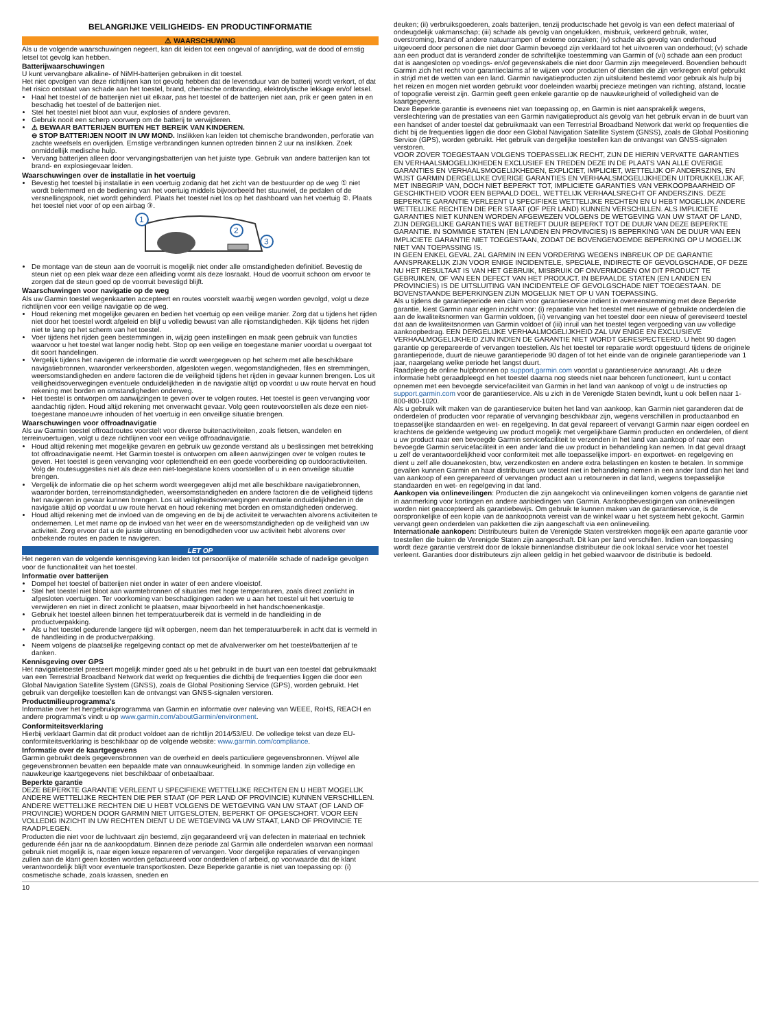BELANGRIJKE VEILIGHEIDS- EN PRODUCTINFORMATIE
⚠ WAARSCHUWING
Als u de volgende waarschuwingen negeert, kan dit leiden tot een ongeval of aanrijding, wat de dood of ernstig letsel tot gevolg kan hebben.
Batterijwaarschuwingen
U kunt vervangbare alkaline- of NiMH-batterijen gebruiken in dit toestel.
Het niet opvolgen van deze richtlijnen kan tot gevolg hebben dat de levensduur van de batterij wordt verkort, of dat het risico ontstaat van schade aan het toestel, brand, chemische ontbranding, elektrolytische lekkage en/of letsel.
Haal het toestel of de batterijen niet uit elkaar, pas het toestel of de batterijen niet aan, prik er geen gaten in en beschadig het toestel of de batterijen niet.
Stel het toestel niet bloot aan vuur, explosies of andere gevaren.
Gebruik nooit een scherp voorwerp om de batterij te verwijderen.
⚠ BEWAAR BATTERIJEN BUITEN HET BEREIK VAN KINDEREN.
⊖ STOP BATTERIJEN NOOIT IN UW MOND. Inslikken kan leiden tot chemische brandwonden, perforatie van zachte weefsels en overlijden. Ernstige verbrandingen kunnen optreden binnen 2 uur na inslikken. Zoek onmiddellijk medische hulp.
Vervang batterijen alleen door vervangingsbatterijen van het juiste type. Gebruik van andere batterijen kan tot brand- en explosiegevaar leiden.
Waarschuwingen over de installatie in het voertuig
Bevestig het toestel bij installatie in een voertuig zodanig dat het zicht van de bestuurder op de weg ① niet wordt belemmerd en de bediening van het voertuig middels bijvoorbeeld het stuurwiel, de pedalen of de versnellingspook, niet wordt gehinderd. Plaats het toestel niet los op het dashboard van het voertuig ②. Plaats het toestel niet voor of op een airbag ③.
1
2
3
De montage van de steun aan de voorruit is mogelijk niet onder alle omstandigheden definitief. Bevestig de steun niet op een plek waar deze een afleiding vormt als deze losraakt. Houd de voorruit schoon om ervoor te zorgen dat de steun goed op de voorruit bevestigd blijft.
Waarschuwingen voor navigatie op de weg
Als uw Garmin toestel wegenkaarten accepteert en routes voorstelt waarbij wegen worden gevolgd, volgt u deze richtlijnen voor een veilige navigatie op de weg.
Houd rekening met mogelijke gevaren en bedien het voertuig op een veilige manier. Zorg dat u tijdens het rijden niet door het toestel wordt afgeleid en blijf u volledig bewust van alle rijomstandigheden. Kijk tijdens het rijden niet te lang op het scherm van het toestel.
Voer tijdens het rijden geen bestemmingen in, wijzig geen instellingen en maak geen gebruik van functies waarvoor u het toestel wat langer nodig hebt. Stop op een veilige en toegestane manier voordat u overgaat tot dit soort handelingen.
Vergelijk tijdens het navigeren de informatie die wordt weergegeven op het scherm met alle beschikbare navigatiebronnen, waaronder verkeersborden, afgesloten wegen, wegomstandigheden, files en stremmingen, weersomstandigheden en andere factoren die de veiligheid tijdens het rijden in gevaar kunnen brengen. Los uit veiligheidsoverwegingen eventuele onduidelijkheden in de navigatie altijd op voordat u uw route hervat en houd rekening met borden en omstandigheden onderweg.
Het toestel is ontworpen om aanwijzingen te geven over te volgen routes. Het toestel is geen vervanging voor aandachtig rijden. Houd altijd rekening met onverwacht gevaar. Volg geen routevoorstellen als deze een niet-toegestane manoeuvre inhouden of het voertuig in een onveilige situatie brengen.
Waarschuwingen voor offroadnavigatie
Als uw Garmin toestel offroadroutes voorstelt voor diverse buitenactiviteiten, zoals fietsen, wandelen en terreinvoertuigen, volgt u deze richtlijnen voor een veilige offroadnavigatie.
Houd altijd rekening met mogelijke gevaren en gebruik uw gezonde verstand als u beslissingen met betrekking tot offroadnavigatie neemt. Het Garmin toestel is ontworpen om alleen aanwijzingen over te volgen routes te geven. Het toestel is geen vervanging voor oplettendheid en een goede voorbereiding op outdooractiviteiten. Volg de routesuggesties niet als deze een niet-toegestane koers voorstellen of u in een onveilige situatie brengen.
Vergelijk de informatie die op het scherm wordt weergegeven altijd met alle beschikbare navigatiebronnen, waaronder borden, terreinomstandigheden, weersomstandigheden en andere factoren die de veiligheid tijdens het navigeren in gevaar kunnen brengen. Los uit veiligheidsoverwegingen eventuele onduidelijkheden in de navigatie altijd op voordat u uw route hervat en houd rekening met borden en omstandigheden onderweg.
Houd altijd rekening met de invloed van de omgeving en de bij de activiteit te verwachten alvorens activiteiten te ondernemen. Let met name op de invloed van het weer en de weersomstandigheden op de veiligheid van uw activiteit. Zorg ervoor dat u de juiste uitrusting en benodigdheden voor uw activiteit hebt alvorens over onbekende routes en paden te navigeren.
LET OP
Het negeren van de volgende kennisgeving kan leiden tot persoonlijke of materiële schade of nadelige gevolgen voor de functionaliteit van het toestel.
Informatie over batterijen
Dompel het toestel of batterijen niet onder in water of een andere vloeistof.
Stel het toestel niet bloot aan warmtebronnen of situaties met hoge temperaturen, zoals direct zonlicht in afgesloten voertuigen. Ter voorkoming van beschadigingen raden we u aan het toestel uit het voertuig te verwijderen en niet in direct zonlicht te plaatsen, maar bijvoorbeeld in het handschoenenkastje.
Gebruik het toestel alleen binnen het temperatuurbereik dat is vermeld in de handleiding in de productverpakking.
Als u het toestel gedurende langere tijd wilt opbergen, neem dan het temperatuurbereik in acht dat is vermeld in de handleiding in de productverpakking.
Neem volgens de plaatselijke regelgeving contact op met de afvalverwerker om het toestel/batterijen af te danken.
Kennisgeving over GPS
Het navigatietoestel presteert mogelijk minder goed als u het gebruikt in de buurt van een toestel dat gebruikmaakt van een Terrestrial Broadband Network dat werkt op frequenties die dichtbij de frequenties liggen die door een Global Navigation Satellite System (GNSS), zoals de Global Positioning Service (GPS), worden gebruikt. Het gebruik van dergelijke toestellen kan de ontvangst van GNSS-signalen verstoren.
Productmilieuprogramma's
Informatie over het hergebruikprogramma van Garmin en informatie over naleving van WEEE, RoHS, REACH en andere programma's vindt u op www.garmin.com/aboutGarmin/environment.
Conformiteitsverklaring
Hierbij verklaart Garmin dat dit product voldoet aan de richtlijn 2014/53/EU. De volledige tekst van deze EU-conformiteitsverklaring is beschikbaar op de volgende website: www.garmin.com/compliance.
Informatie over de kaartgegevens
Garmin gebruikt deels gegevensbronnen van de overheid en deels particuliere gegevensbronnen. Vrijwel alle gegevensbronnen bevatten een bepaalde mate van onnauwkeurigheid. In sommige landen zijn volledige en nauwkeurige kaartgegevens niet beschikbaar of onbetaalbaar.
Beperkte garantie
DEZE BEPERKTE GARANTIE VERLEENT U SPECIFIEKE WETTELIJKE RECHTEN EN U HEBT MOGELIJK ANDERE WETTELIJKE RECHTEN DIE PER STAAT (OF PER LAND OF PROVINCIE) KUNNEN VERSCHILLEN. ANDERE WETTELIJKE RECHTEN DIE U HEBT VOLGENS DE WETGEVING VAN UW STAAT (OF LAND OF PROVINCIE) WORDEN DOOR GARMIN NIET UITGESLOTEN, BEPERKT OF OPGESCHORT. VOOR EEN VOLLEDIG INZICHT IN UW RECHTEN DIENT U DE WETGEVING VA UW STAAT, LAND OF PROVINCIE TE RAADPLEGEN.
Producten die niet voor de luchtvaart zijn bestemd, zijn gegarandeerd vrij van defecten in materiaal en techniek gedurende één jaar na de aankoopdatum. Binnen deze periode zal Garmin alle onderdelen waarvan een normaal gebruik niet mogelijk is, naar eigen keuze repareren of vervangen. Voor dergelijke reparaties of vervangingen zullen aan de klant geen kosten worden gefactureerd voor onderdelen of arbeid, op voorwaarde dat de klant verantwoordelijk blijft voor eventuele transportkosten. Deze Beperkte garantie is niet van toepassing op: (i) cosmetische schade, zoals krassen, sneden en
deuken; (ii) verbruiksgoederen, zoals batterijen, tenzij productschade het gevolg is van een defect materiaal of ondeugdelijk vakmanschap; (iii) schade als gevolg van ongelukken, misbruik, verkeerd gebruik, water, overstroming, brand of andere natuurrampen of externe oorzaken; (iv) schade als gevolg van onderhoud uitgevoerd door personen die niet door Garmin bevoegd zijn verklaard tot het uitvoeren van onderhoud; (v) schade aan een product dat is veranderd zonder de schriftelijke toestemming van Garmin of (vi) schade aan een product dat is aangesloten op voedings- en/of gegevenskabels die niet door Garmin zijn meegeleverd. Bovendien behoudt Garmin zich het recht voor garantieclaims af te wijzen voor producten of diensten die zijn verkregen en/of gebruikt in strijd met de wetten van een land. Garmin navigatieproducten zijn uitsluitend bestemd voor gebruik als hulp bij het reizen en mogen niet worden gebruikt voor doeleinden waarbij precieze metingen van richting, afstand, locatie of topografie vereist zijn. Garmin geeft geen enkele garantie op de nauwkeurigheid of volledigheid van de kaartgegevens.
Deze Beperkte garantie is eveneens niet van toepassing op, en Garmin is niet aansprakelijk wegens, verslechtering van de prestaties van een Garmin navigatieproduct als gevolg van het gebruik ervan in de buurt van een handset of ander toestel dat gebruikmaakt van een Terrestrial Broadband Network dat werkt op frequenties die dicht bij de frequenties liggen die door een Global Navigation Satellite System (GNSS), zoals de Global Positioning Service (GPS), worden gebruikt. Het gebruik van dergelijke toestellen kan de ontvangst van GNSS-signalen verstoren.
VOOR ZOVER TOEGESTAAN VOLGENS TOEPASSELIJK RECHT, ZIJN DE HIERIN VERVATTE GARANTIES EN VERHAALSMOGELIJKHEDEN EXCLUSIEF EN TREDEN DEZE IN DE PLAATS VAN ALLE OVERIGE GARANTIES EN VERHAALSMOGELIJKHEDEN, EXPLICIET, IMPLICIET, WETTELIJK OF ANDERSZINS, EN WIJST GARMIN DERGELIJKE OVERIGE GARANTIES EN VERHAALSMOGELIJKHEDEN UITDRUKKELIJK AF, MET INBEGRIP VAN, DOCH NIET BEPERKT TOT, IMPLICIETE GARANTIES VAN VERKOOPBAARHEID OF GESCHIKTHEID VOOR EEN BEPAALD DOEL, WETTELIJK VERHAALSRECHT OF ANDERSZINS. DEZE BEPERKTE GARANTIE VERLEENT U SPECIFIEKE WETTELIJKE RECHTEN EN U HEBT MOGELIJK ANDERE WETTELIJKE RECHTEN DIE PER STAAT (OF PER LAND) KUNNEN VERSCHILLEN. ALS IMPLICIETE GARANTIES NIET KUNNEN WORDEN AFGEWEZEN VOLGENS DE WETGEVING VAN UW STAAT OF LAND, ZIJN DERGELIJKE GARANTIES WAT BETREFT DUUR BEPERKT TOT DE DUUR VAN DEZE BEPERKTE GARANTIE. IN SOMMIGE STATEN (EN LANDEN EN PROVINCIES) IS BEPERKING VAN DE DUUR VAN EEN IMPLICIETE GARANTIE NIET TOEGESTAAN, ZODAT DE BOVENGENOEMDE BEPERKING OP U MOGELIJK NIET VAN TOEPASSING IS.
IN GEEN ENKEL GEVAL ZAL GARMIN IN EEN VORDERING WEGENS INBREUK OP DE GARANTIE AANSPRAKELIJK ZIJN VOOR ENIGE INCIDENTELE, SPECIALE, INDIRECTE OF GEVOLGSCHADE, OF DEZE NU HET RESULTAAT IS VAN HET GEBRUIK, MISBRUIK OF ONVERMOGEN OM DIT PRODUCT TE GEBRUIKEN, OF VAN EEN DEFECT VAN HET PRODUCT. IN BEPAALDE STATEN (EN LANDEN EN PROVINCIES) IS DE UITSLUITING VAN INCIDENTELE OF GEVOLGSCHADE NIET TOEGESTAAN. DE BOVENSTAANDE BEPERKINGEN ZIJN MOGELIJK NIET OP U VAN TOEPASSING.
Als u tijdens de garantieperiode een claim voor garantieservice indient in overeenstemming met deze Beperkte garantie, kiest Garmin naar eigen inzicht voor: (i) reparatie van het toestel met nieuwe of gebruikte onderdelen die aan de kwaliteitsnormen van Garmin voldoen, (ii) vervanging van het toestel door een nieuw of gereviseerd toestel dat aan de kwaliteitsnormen van Garmin voldoet of (iii) inruil van het toestel tegen vergoeding van uw volledige aankoopbedrag. EEN DERGELIJKE VERHAALMOGELIJKHEID ZAL UW ENIGE EN EXCLUSIEVE VERHAALMOGELIJKHEID ZIJN INDIEN DE GARANTIE NIET WORDT GERESPECTEERD. U hebt 90 dagen garantie op gerepareerde of vervangen toestellen. Als het toestel ter reparatie wordt opgestuurd tijdens de originele garantieperiode, duurt de nieuwe garantieperiode 90 dagen of tot het einde van de originele garantieperiode van 1 jaar, naargelang welke periode het langst duurt.
Raadpleeg de online hulpbronnen op support.garmin.com voordat u garantieservice aanvraagt. Als u deze informatie hebt geraadpleegd en het toestel daarna nog steeds niet naar behoren functioneert, kunt u contact opnemen met een bevoegde servicefaciliteit van Garmin in het land van aankoop of volgt u de instructies op support.garmin.com voor de garantieservice. Als u zich in de Verenigde Staten bevindt, kunt u ook bellen naar 1-800-800-1020.
Als u gebruik wilt maken van de garantieservice buiten het land van aankoop, kan Garmin niet garanderen dat de onderdelen of producten voor reparatie of vervanging beschikbaar zijn, wegens verschillen in productaanbod en toepasselijke standaarden en wet- en regelgeving. In dat geval repareert of vervangt Garmin naar eigen oordeel en krachtens de geldende wetgeving uw product mogelijk met vergelijkbare Garmin producten en onderdelen, of dient u uw product naar een bevoegde Garmin servicefaciliteit te verzenden in het land van aankoop of naar een bevoegde Garmin servicefaciliteit in een ander land die uw product in behandeling kan nemen. In dat geval draagt u zelf de verantwoordelijkheid voor conformiteit met alle toepasselijke import- en exportwet- en regelgeving en dient u zelf alle douanekosten, btw, verzendkosten en andere extra belastingen en kosten te betalen. In sommige gevallen kunnen Garmin en haar distributeurs uw toestel niet in behandeling nemen in een ander land dan het land van aankoop of een gerepareerd of vervangen product aan u retourneren in dat land, wegens toepasselijke standaarden en wet- en regelgeving in dat land.
Aankopen via onlineveilingen: Producten die zijn aangekocht via onlineveilingen komen volgens de garantie niet in aanmerking voor kortingen en andere aanbiedingen van Garmin. Aankoopbevestigingen van onlineveilingen worden niet geaccepteerd als garantiebewijs. Om gebruik te kunnen maken van de garantieservice, is de oorspronkelijke of een kopie van de aankoopnota vereist van de winkel waar u het systeem hebt gekocht. Garmin vervangt geen onderdelen van pakketten die zijn aangeschaft via een onlineveiling.
Internationale aankopen: Distributeurs buiten de Verenigde Staten verstrekken mogelijk een aparte garantie voor toestellen die buiten de Verenigde Staten zijn aangeschaft. Dit kan per land verschillen. Indien van toepassing wordt deze garantie verstrekt door de lokale binnenlandse distributeur die ook lokaal service voor het toestel verleent. Garanties door distributeurs zijn alleen geldig in het gebied waarvoor de distributie is bedoeld.
10